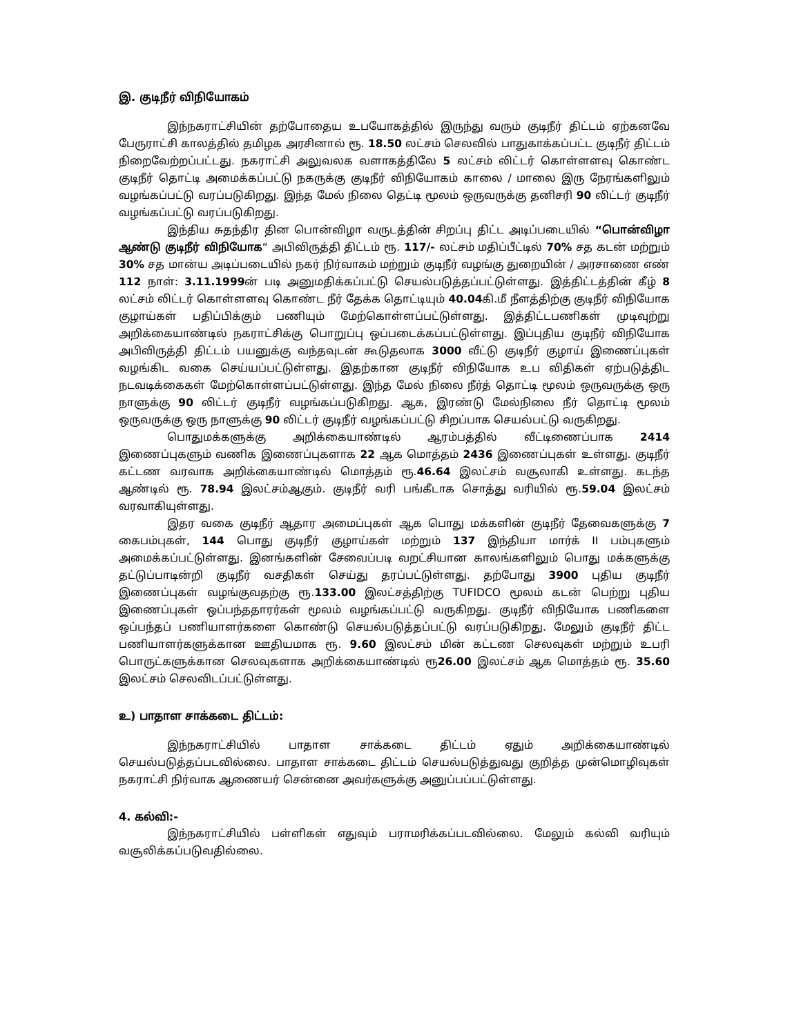இ. குடிநீர் விநியோகம்
இந்நகராட்சியின் தற்போதைய உபயோகத்தில் இருந்து வரும் குடிநீர் திட்டம் ஏற்கனவே பேருராட்சி காலத்தில் தமிழக அரசினால் ரூ. 18.50 லட்சம் செலவில் பாதுகாக்கப்பட்ட குடிநீர் திட்டம் நிறைவேற்றப்பட்டது. நகராட்சி அலுவலக வளாகத்திலே 5 லட்சம் லிட்டர் கொள்ளளவு கொண்ட குடிநீர் தொட்டி அமைக்கப்பட்டு நகருக்கு குடிநீர் விநியோகம் காலை / மாலை இரு நேரங்களிலும் வழங்கப்பட்டு வரப்படுகிறது. இந்த மேல் நிலை தெட்டி மூலம் ஒருவருக்கு தனிசரி 90 லிட்டர் குடிநீர் வழங்கப்பட்டு வரப்படுகிறது.
இந்திய சுதந்திர தின பொன்விழா வருடத்தின் சிறப்பு திட்ட அடிப்படையில் “பொன்விழா ஆண்டு குடிநீர் விநியோக“ அபிவிருத்தி திட்டம் ரூ. 117/- லட்சம் மதிப்பீட்டில் 70% சத கடன் மற்றும் 30% சத மான்ய அடிப்படையில் நகர் நிர்வாகம் மற்றும் குடிநீர் வழங்கு துறையின் / அரசாணை எண் 112 நாள்: 3.11.1999ன் படி அனுமதிக்கப்பட்டு செயல்படுத்தப்பட்டுள்ளது. இத்திட்டத்தின் கீழ் 8 லட்சம் லிட்டர் கொள்ளளவு கொண்ட நீர் தேக்க தொட்டியும் 40.04கி.மீ நீளத்திற்கு குடிநீர் விநியோக குழாய்கள் பதிப்பிக்கும் பணியும் மேற்கொள்ளப்பட்டுள்ளது. இத்திட்டபணிகள் முடிவுற்று அறிக்கையாண்டில் நகராட்சிக்கு பொறுப்பு ஒப்படைக்கப்பட்டுள்ளது. இப்புதிய குடிநீர் விநியோக அபிவிருத்தி திட்டம் பயனுக்கு வந்தவுடன் கூடுதலாக 3000 வீட்டு குடிநீர் குழாய் இணைப்புகள் வழங்கிட வகை செய்யப்பட்டுள்ளது. இதற்கான குடிநீர் விநியோக உப விதிகள் ஏற்படுத்திட நடவடிக்கைகள் மேற்கொள்ளப்பட்டுள்ளது. இந்த மேல் நிலை நீர்த் தொட்டி மூலம் ஒருவருக்கு ஒரு நாளுக்கு 90 லிட்டர் குடிநீர் வழங்கப்படுகிறது. ஆக, இரண்டு மேல்நிலை நீர் தொட்டி மூலம் ஒருவருக்கு ஒரு நாளுக்கு 90 லிட்டர் குடிநீர் வழங்கப்பட்டு சிறப்பாக செயல்பட்டு வருகிறது.
பொதுமக்களுக்கு அறிக்கையாண்டில் ஆரம்பத்தில் வீட்டிணைப்பாக 2414 இணைப்புகளும் வணிக இணைப்புகளாக 22 ஆக மொத்தம் 2436 இணைப்புகள் உள்ளது. குடிநீர் கட்டண வரவாக அறிக்கையாண்டில் மொத்தம் ரூ.46.64 இலட்சம் வசூலாகி உள்ளது. கடந்த ஆண்டில் ரூ. 78.94 இலட்சம்ஆகும். குடிநீர் வரி பங்கீடாக சொத்து வரியில் ரூ.59.04 இலட்சம் வரவாகியுள்ளது.
இதர வகை குடிநீர் ஆதார அமைப்புகள் ஆக பொது மக்களின் குடிநீர் தேவைகளுக்கு 7 கைபம்புகள், 144 பொது குடிநீர் குழாய்கள் மற்றும் 137 இந்தியா மார்க் II பம்புகளும் அமைக்கப்பட்டுள்ளது. இனங்களின் சேவைப்படி வறட்சியான காலங்களிலும் பொது மக்களுக்கு தட்டுப்பாடின்றி குடிநீர் வசதிகள் செய்து தரப்பட்டுள்ளது. தற்போது 3900 புதிய குடிநீர் இணைப்புகள் வழங்குவதற்கு ரூ.133.00 இலட்சத்திற்கு TUFIDCO மூலம் கடன் பெற்று புதிய இணைப்புகள் ஒப்பந்ததாரர்கள் மூலம் வழங்கப்பட்டு வருகிறது. குடிநீர் விநியோக பணிகளை ஒப்பந்தப் பணியாளர்களை கொண்டு செயல்படுத்தப்பட்டு வரப்படுகிறது. மேலும் குடிநீர் திட்ட பணியாளர்களுக்கான ஊதியமாக ரூ. 9.60 இலட்சம் மின் கட்டண செலவுகள் மற்றும் உபரி பொருட்களுக்கான செலவுகளாக அறிக்கையாண்டில் ரூ26.00 இலட்சம் ஆக மொத்தம் ரூ. 35.60 இலட்சம் செலவிடப்பட்டுள்ளது.
உ) பாதாள சாக்கடை திட்டம்:
இந்நகராட்சியில் பாதாள சாக்கடை திட்டம் ஏதும் அறிக்கையாண்டில் செயல்படுத்தப்படவில்லை. பாதாள சாக்கடை திட்டம் செயல்படுத்துவது குறித்த முன்மொழிவுகள் நகராட்சி நிர்வாக ஆணையர் சென்னை அவர்களுக்கு அனுப்பப்பட்டுள்ளது.
4. கல்வி:-
இந்நகராட்சியில் பள்ளிகள் எதுவும் பராமரிக்கப்படவில்லை. மேலும் கல்வி வரியும் வசூலிக்கப்படுவதில்லை.